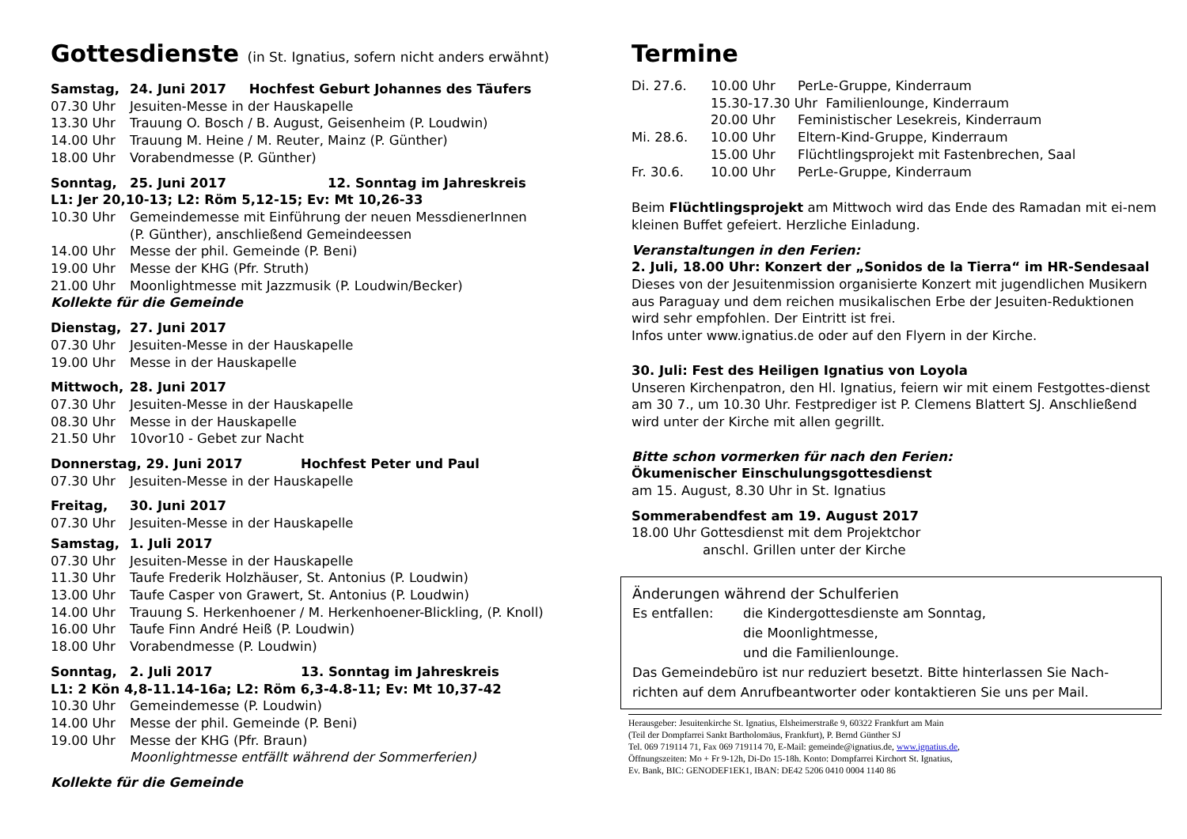Gottesdienste (in St. Ignatius, sofern nicht anders erwähnt)
Samstag, 24. Juni 2017 Hochfest Geburt Johannes des Täufers
07.30 Uhr Jesuiten-Messe in der Hauskapelle
13.30 Uhr Trauung O. Bosch / B. August, Geisenheim (P. Loudwin)
14.00 Uhr Trauung M. Heine / M. Reuter, Mainz (P. Günther)
18.00 Uhr Vorabendmesse (P. Günther)
Sonntag, 25. Juni 2017 12. Sonntag im Jahreskreis
L1: Jer 20,10-13; L2: Röm 5,12-15; Ev: Mt 10,26-33
10.30 Uhr Gemeindemesse mit Einführung der neuen MessdienerInnen
(P. Günther), anschließend Gemeindeessen
14.00 Uhr Messe der phil. Gemeinde (P. Beni)
19.00 Uhr Messe der KHG (Pfr. Struth)
21.00 Uhr Moonlightmesse mit Jazzmusik (P. Loudwin/Becker)
Kollekte für die Gemeinde
Dienstag, 27. Juni 2017
07.30 Uhr Jesuiten-Messe in der Hauskapelle
19.00 Uhr Messe in der Hauskapelle
Mittwoch, 28. Juni 2017
07.30 Uhr Jesuiten-Messe in der Hauskapelle
08.30 Uhr Messe in der Hauskapelle
21.50 Uhr 10vor10 - Gebet zur Nacht
Donnerstag, 29. Juni 2017 Hochfest Peter und Paul
07.30 Uhr Jesuiten-Messe in der Hauskapelle
Freitag, 30. Juni 2017
07.30 Uhr Jesuiten-Messe in der Hauskapelle
Samstag, 1. Juli 2017
07.30 Uhr Jesuiten-Messe in der Hauskapelle
11.30 Uhr Taufe Frederik Holzhäuser, St. Antonius (P. Loudwin)
13.00 Uhr Taufe Casper von Grawert, St. Antonius (P. Loudwin)
14.00 Uhr Trauung S. Herkenhoener / M. Herkenhoener-Blickling, (P. Knoll)
16.00 Uhr Taufe Finn André Heiß (P. Loudwin)
18.00 Uhr Vorabendmesse (P. Loudwin)
Sonntag, 2. Juli 2017 13. Sonntag im Jahreskreis
L1: 2 Kön 4,8-11.14-16a; L2: Röm 6,3-4.8-11; Ev: Mt 10,37-42
10.30 Uhr Gemeindemesse (P. Loudwin)
14.00 Uhr Messe der phil. Gemeinde (P. Beni)
19.00 Uhr Messe der KHG (Pfr. Braun)
Moonlightmesse entfällt während der Sommerferien)
Kollekte für die Gemeinde
Termine
Di. 27.6. 10.00 Uhr PerLe-Gruppe, Kinderraum
15.30-17.30 Uhr Familienlounge, Kinderraum
20.00 Uhr Feministischer Lesekreis, Kinderraum
Mi. 28.6. 10.00 Uhr Eltern-Kind-Gruppe, Kinderraum
15.00 Uhr Flüchtlingsprojekt mit Fastenbrechen, Saal
Fr. 30.6. 10.00 Uhr PerLe-Gruppe, Kinderraum
Beim Flüchtlingsprojekt am Mittwoch wird das Ende des Ramadan mit ei-nem kleinen Buffet gefeiert. Herzliche Einladung.
Veranstaltungen in den Ferien:
2. Juli, 18.00 Uhr: Konzert der „Sonidos de la Tierra“ im HR-Sendesaal
Dieses von der Jesuitenmission organisierte Konzert mit jugendlichen Musikern aus Paraguay und dem reichen musikalischen Erbe der Jesuiten-Reduktionen wird sehr empfohlen. Der Eintritt ist frei.
Infos unter www.ignatius.de oder auf den Flyern in der Kirche.
30. Juli: Fest des Heiligen Ignatius von Loyola
Unseren Kirchenpatron, den Hl. Ignatius, feiern wir mit einem Festgottes-dienst am 30 7., um 10.30 Uhr. Festprediger ist P. Clemens Blattert SJ. Anschließend wird unter der Kirche mit allen gegrillt.
Bitte schon vormerken für nach den Ferien:
Ökumenischer Einschulungsgottesdienst
am 15. August, 8.30 Uhr in St. Ignatius
Sommerabendfest am 19. August 2017
18.00 Uhr Gottesdienst mit dem Projektchor
anschl. Grillen unter der Kirche
Änderungen während der Schulferien
Es entfallen: die Kindergottesdienste am Sonntag,
die Moonlightmesse,
und die Familienlounge.
Das Gemeindebüro ist nur reduziert besetzt. Bitte hinterlassen Sie Nach-richten auf dem Anrufbeantworter oder kontaktieren Sie uns per Mail.
Herausgeber: Jesuitenkirche St. Ignatius, Elsheimerstraße 9, 60322 Frankfurt am Main
(Teil der Dompfarrei Sankt Bartholomäus, Frankfurt), P. Bernd Günther SJ
Tel. 069 719114 71, Fax 069 719114 70, E-Mail: gemeinde@ignatius.de, www.ignatius.de,
Öffnungszeiten: Mo + Fr 9-12h, Di-Do 15-18h. Konto: Dompfarrei Kirchort St. Ignatius,
Ev. Bank, BIC: GENODEF1EK1, IBAN: DE42 5206 0410 0004 1140 86